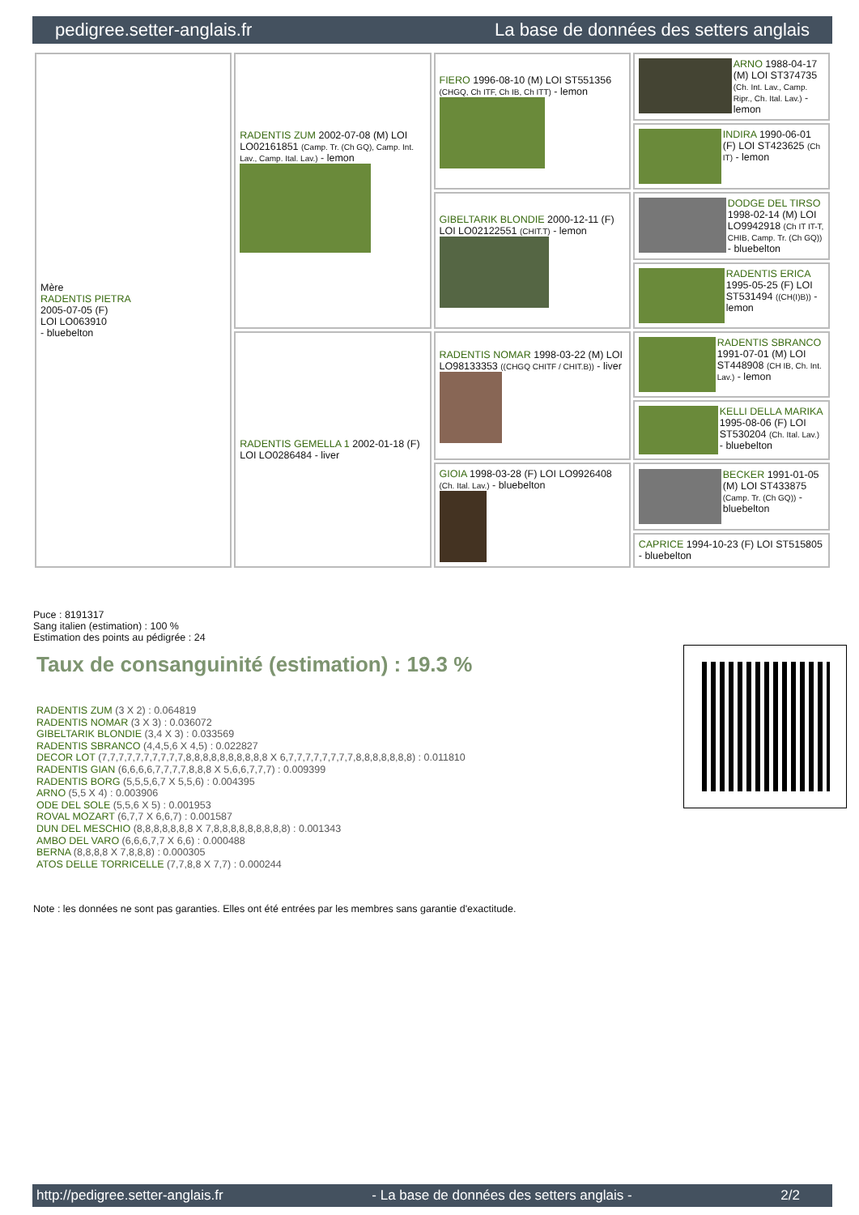pedigree.setter-anglais.fr La base de données des setters anglais
| Mère RADENTIS PIETRA 2005-07-05 (F) LOI LO063910 - bluebelton | RADENTIS ZUM 2002-07-08 (M) LOI LO02161851 (Camp. Tr. (Ch GQ), Camp. Int. Lav., Camp. Ital. Lav.) - lemon | FIERO 1996-08-10 (M) LOI ST551356 (CHGQ, Ch ITF, Ch IB, Ch ITT) - lemon | ARNO 1988-04-17 (M) LOI ST374735 (Ch. Int. Lav., Camp. Ripr., Ch. Ital. Lav.) - lemon |
| | | | INDIRA 1990-06-01 (F) LOI ST423625 (Ch IT) - lemon |
| | | GIBELTARIK BLONDIE 2000-12-11 (F) LOI LO02122551 (CHIT.T) - lemon | DODGE DEL TIRSO 1998-02-14 (M) LOI LO9942918 (Ch IT IT-T, CHIB, Camp. Tr. (Ch GQ)) - bluebelton |
| | | | RADENTIS ERICA 1995-05-25 (F) LOI ST531494 ((CH(I)B)) - lemon |
| | RADENTIS GEMELLA 1 2002-01-18 (F) LOI LO0286484 - liver | RADENTIS NOMAR 1998-03-22 (M) LOI LO98133353 ((CHGQ CHITF / CHIT.B)) - liver | RADENTIS SBRANCO 1991-07-01 (M) LOI ST448908 (CH IB, Ch. Int. Lav.) - lemon |
| | | | KELLI DELLA MARIKA 1995-08-06 (F) LOI ST530204 (Ch. Ital. Lav.) - bluebelton |
| | | GIOIA 1998-03-28 (F) LOI LO9926408 (Ch. Ital. Lav.) - bluebelton | BECKER 1991-01-05 (M) LOI ST433875 (Camp. Tr. (Ch GQ)) - bluebelton |
| | | | CAPRICE 1994-10-23 (F) LOI ST515805 - bluebelton |
Puce : 8191317
Sang italien (estimation) : 100 %
Estimation des points au pédigrée : 24
Taux de consanguinité (estimation) : 19.3 %
RADENTIS ZUM (3 X 2) : 0.064819
RADENTIS NOMAR (3 X 3) : 0.036072
GIBELTARIK BLONDIE (3,4 X 3) : 0.033569
RADENTIS SBRANCO (4,4,5,6 X 4,5) : 0.022827
DECOR LOT (7,7,7,7,7,7,7,7,7,7,8,8,8,8,8,8,8,8,8,8 X 6,7,7,7,7,7,7,7,7,8,8,8,8,8,8,8) : 0.011810
RADENTIS GIAN (6,6,6,6,7,7,7,7,8,8,8 X 5,6,6,7,7,7) : 0.009399
RADENTIS BORG (5,5,5,6,7 X 5,5,6) : 0.004395
ARNO (5,5 X 4) : 0.003906
ODE DEL SOLE (5,5,6 X 5) : 0.001953
ROVAL MOZART (6,7,7 X 6,6,7) : 0.001587
DUN DEL MESCHIO (8,8,8,8,8,8,8 X 7,8,8,8,8,8,8,8,8,8) : 0.001343
AMBO DEL VARO (6,6,6,7,7 X 6,6) : 0.000488
BERNA (8,8,8,8 X 7,8,8,8) : 0.000305
ATOS DELLE TORRICELLE (7,7,8,8 X 7,7) : 0.000244
Note : les données ne sont pas garanties. Elles ont été entrées par les membres sans garantie d'exactitude.
http://pedigree.setter-anglais.fr - La base de données des setters anglais - 2/2